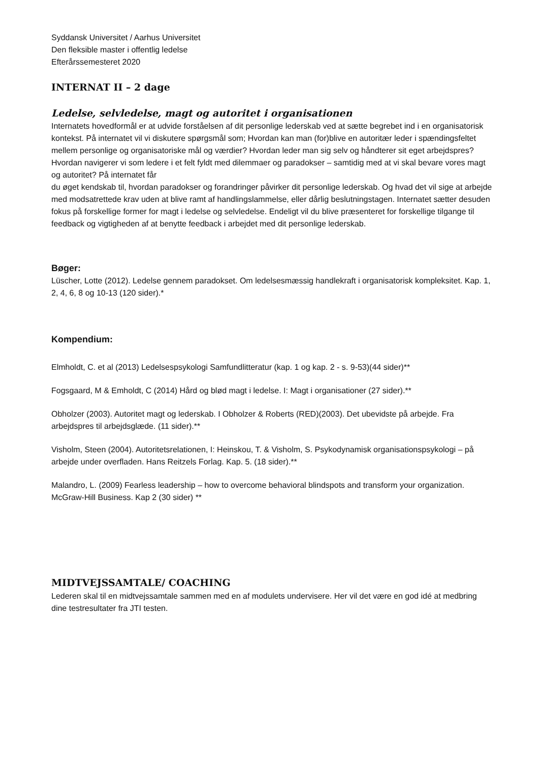Syddansk Universitet / Aarhus Universitet
Den fleksible master i offentlig ledelse
Efterårssemesteret 2020
INTERNAT II – 2 dage
Ledelse, selvledelse, magt og autoritet i organisationen
Internatets hovedformål er at udvide forståelsen af dit personlige lederskab ved at sætte begrebet ind i en organisatorisk kontekst. På internatet vil vi diskutere spørgsmål som; Hvordan kan man (for)blive en autoritær leder i spændingsfeltet mellem personlige og organisatoriske mål og værdier? Hvordan leder man sig selv og håndterer sit eget arbejdspres? Hvordan navigerer vi som ledere i et felt fyldt med dilemmaer og paradokser – samtidig med at vi skal bevare vores magt og autoritet? På internatet får
du øget kendskab til, hvordan paradokser og forandringer påvirker dit personlige lederskab. Og hvad det vil sige at arbejde med modsatrettede krav uden at blive ramt af handlingslammelse, eller dårlig beslutningstagen. Internatet sætter desuden fokus på forskellige former for magt i ledelse og selvledelse. Endeligt vil du blive præsenteret for forskellige tilgange til feedback og vigtigheden af at benytte feedback i arbejdet med dit personlige lederskab.
Bøger:
Lüscher, Lotte (2012). Ledelse gennem paradokset. Om ledelsesmæssig handlekraft i organisatorisk kompleksitet. Kap. 1, 2, 4, 6, 8 og 10-13 (120 sider).*
Kompendium:
Elmholdt, C. et al (2013) Ledelsespsykologi Samfundlitteratur (kap. 1 og kap. 2 - s. 9-53)(44 sider)**
Fogsgaard, M & Emholdt, C (2014) Hård og blød magt i ledelse. I: Magt i organisationer (27 sider).**
Obholzer (2003). Autoritet magt og lederskab. I Obholzer & Roberts (RED)(2003). Det ubevidste på arbejde. Fra arbejdspres til arbejdsglæde. (11 sider).**
Visholm, Steen (2004). Autoritetsrelationen, I: Heinskou, T. & Visholm, S. Psykodynamisk organisationspsykologi – på arbejde under overfladen. Hans Reitzels Forlag. Kap. 5. (18 sider).**
Malandro, L. (2009) Fearless leadership – how to overcome behavioral blindspots and transform your organization. McGraw-Hill Business. Kap 2 (30 sider) **
MIDTVEJSSAMTALE/ COACHING
Lederen skal til en midtvejssamtale sammen med en af modulets undervisere. Her vil det være en god idé at medbring dine testresultater fra JTI testen.